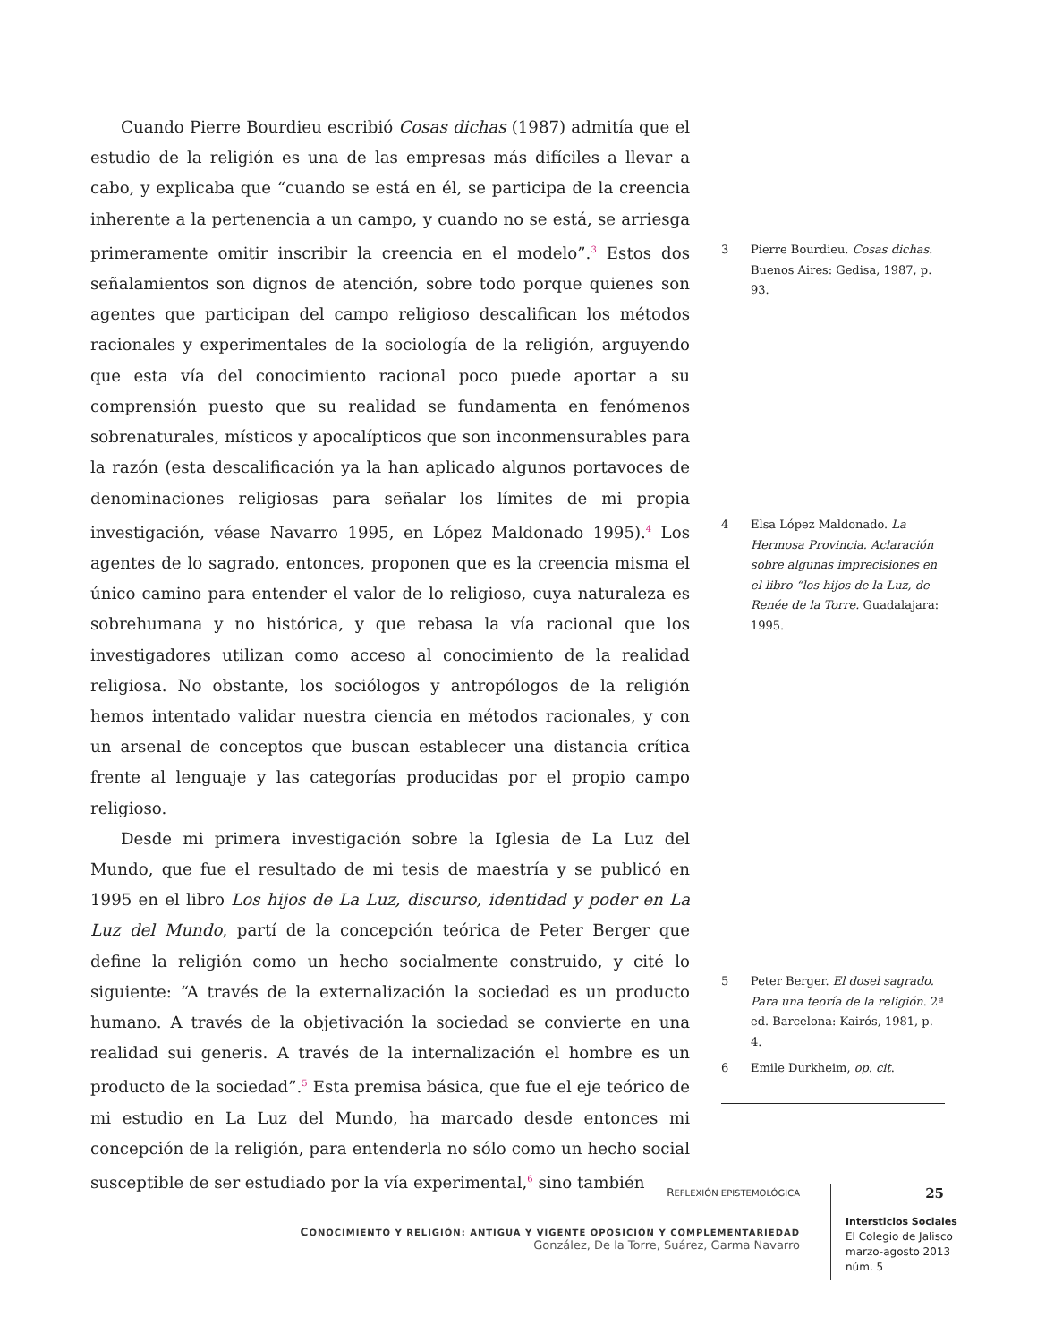Cuando Pierre Bourdieu escribió Cosas dichas (1987) admitía que el estudio de la religión es una de las empresas más difíciles a llevar a cabo, y explicaba que “cuando se está en él, se participa de la creencia inherente a la pertenencia a un campo, y cuando no se está, se arriesga primeramente omitir inscribir la creencia en el modelo”.<sup>3</sup> Estos dos señalamientos son dignos de atención, sobre todo porque quienes son agentes que participan del campo religioso descalifican los métodos racionales y experimentales de la sociología de la religión, arguyendo que esta vía del conocimiento racional poco puede aportar a su comprensión puesto que su realidad se fundamenta en fenómenos sobrenaturales, místicos y apocalípticos que son inconmensurables para la razón (esta descalificación ya la han aplicado algunos portavoces de denominaciones religiosas para señalar los límites de mi propia investigación, véase Navarro 1995, en López Maldonado 1995).<sup>4</sup> Los agentes de lo sagrado, entonces, proponen que es la creencia misma el único camino para entender el valor de lo religioso, cuya naturaleza es sobrehumana y no histórica, y que rebasa la vía racional que los investigadores utilizan como acceso al conocimiento de la realidad religiosa. No obstante, los sociólogos y antropólogos de la religión hemos intentado validar nuestra ciencia en métodos racionales, y con un arsenal de conceptos que buscan establecer una distancia crítica frente al lenguaje y las categorías producidas por el propio campo religioso.
Desde mi primera investigación sobre la Iglesia de La Luz del Mundo, que fue el resultado de mi tesis de maestría y se publicó en 1995 en el libro Los hijos de La Luz, discurso, identidad y poder en La Luz del Mundo, partí de la concepción teórica de Peter Berger que define la religión como un hecho socialmente construido, y cité lo siguiente: “A través de la externalización la sociedad es un producto humano. A través de la objetivación la sociedad se convierte en una realidad sui generis. A través de la internalización el hombre es un producto de la sociedad”.<sup>5</sup> Esta premisa básica, que fue el eje teórico de mi estudio en La Luz del Mundo, ha marcado desde entonces mi concepción de la religión, para entenderla no sólo como un hecho social susceptible de ser estudiado por la vía experimental,<sup>6</sup> sino también
3 Pierre Bourdieu. Cosas dichas. Buenos Aires: Gedisa, 1987, p. 93.
4 Elsa López Maldonado. La Hermosa Provincia. Aclaración sobre algunas imprecisiones en el libro “los hijos de la Luz, de Renée de la Torre. Guadalajara: 1995.
5 Peter Berger. El dosel sagrado. Para una teoría de la religión. 2ª ed. Barcelona: Kairós, 1981, p. 4.
6 Emile Durkheim, op. cit.
REFLEXIÓN EPISTEMOLÓGICA
CONOCIMIENTO Y RELIGIÓN: ANTIGUA Y VIGENTE OPOSICIÓN Y COMPLEMENTARIEDAD
González, De la Torre, Suárez, Garma Navarro
25
Intersticios Sociales
El Colegio de Jalisco
marzo-agosto 2013
núm. 5